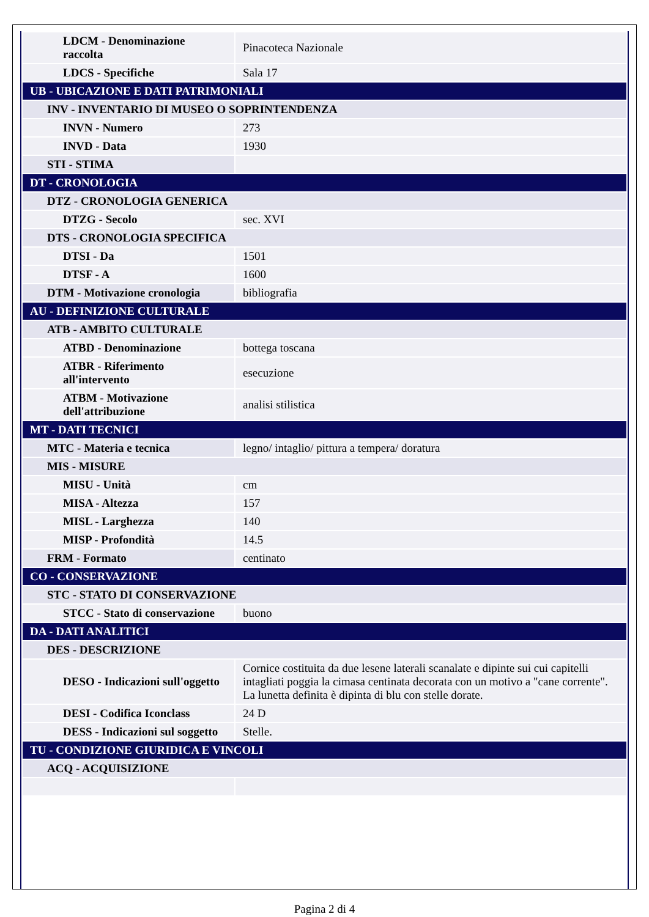| LDCM - Denominazione raccolta | Pinacoteca Nazionale |
| LDCS - Specifiche | Sala 17 |
| UB - UBICAZIONE E DATI PATRIMONIALI | |
| INV - INVENTARIO DI MUSEO O SOPRINTENDENZA | |
| INVN - Numero | 273 |
| INVD - Data | 1930 |
| STI - STIMA | |
| DT - CRONOLOGIA | |
| DTZ - CRONOLOGIA GENERICA | |
| DTZG - Secolo | sec. XVI |
| DTS - CRONOLOGIA SPECIFICA | |
| DTSI - Da | 1501 |
| DTSF - A | 1600 |
| DTM - Motivazione cronologia | bibliografia |
| AU - DEFINIZIONE CULTURALE | |
| ATB - AMBITO CULTURALE | |
| ATBD - Denominazione | bottega toscana |
| ATBR - Riferimento all'intervento | esecuzione |
| ATBM - Motivazione dell'attribuzione | analisi stilistica |
| MT - DATI TECNICI | |
| MTC - Materia e tecnica | legno/ intaglio/ pittura a tempera/ doratura |
| MIS - MISURE | |
| MISU - Unità | cm |
| MISA - Altezza | 157 |
| MISL - Larghezza | 140 |
| MISP - Profondità | 14.5 |
| FRM - Formato | centinato |
| CO - CONSERVAZIONE | |
| STC - STATO DI CONSERVAZIONE | |
| STCC - Stato di conservazione | buono |
| DA - DATI ANALITICI | |
| DES - DESCRIZIONE | |
| DESO - Indicazioni sull'oggetto | Cornice costituita da due lesene laterali scanalate e dipinte sui cui capitelli intagliati poggia la cimasa centinata decorata con un motivo a "cane corrente". La lunetta definita è dipinta di blu con stelle dorate. |
| DESI - Codifica Iconclass | 24 D |
| DESS - Indicazioni sul soggetto | Stelle. |
| TU - CONDIZIONE GIURIDICA E VINCOLI | |
| ACQ - ACQUISIZIONE | |
Pagina 2 di 4